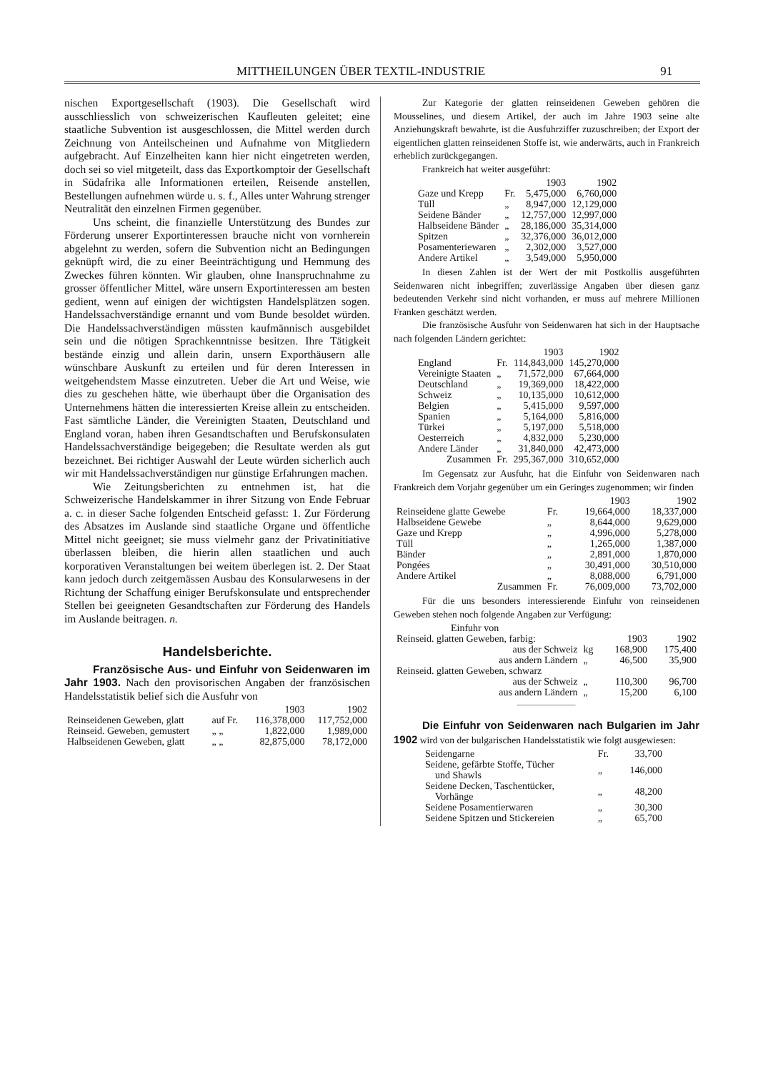MITTHEILUNGEN ÜBER TEXTIL-INDUSTRIE 91
nischen Exportgesellschaft (1903). Die Gesellschaft wird ausschliesslich von schweizerischen Kaufleuten geleitet; eine staatliche Subvention ist ausgeschlossen, die Mittel werden durch Zeichnung von Anteilscheinen und Aufnahme von Mitgliedern aufgebracht. Auf Einzelheiten kann hier nicht eingetreten werden, doch sei so viel mitgeteilt, dass das Exportkomptoir der Gesellschaft in Südafrika alle Informationen erteilen, Reisende anstellen, Bestellungen aufnehmen würde u. s. f., Alles unter Wahrung strenger Neutralität den einzelnen Firmen gegenüber.
Uns scheint, die finanzielle Unterstützung des Bundes zur Förderung unserer Exportinteressen brauche nicht von vornherein abgelehnt zu werden, sofern die Subvention nicht an Bedingungen geknüpft wird, die zu einer Beeinträchtigung und Hemmung des Zweckes führen könnten. Wir glauben, ohne Inanspruchnahme zu grosser öffentlicher Mittel, wäre unsern Exportinteressen am besten gedient, wenn auf einigen der wichtigsten Handelsplätzen sogen. Handelssachverständige ernannt und vom Bunde besoldet würden. Die Handelssachverständigen müssten kaufmännisch ausgebildet sein und die nötigen Sprachkenntnisse besitzen. Ihre Tätigkeit bestände einzig und allein darin, unsern Exporthäusern alle wünschbare Auskunft zu erteilen und für deren Interessen in weitgehendstem Masse einzutreten. Ueber die Art und Weise, wie dies zu geschehen hätte, wie überhaupt über die Organisation des Unternehmens hätten die interessierten Kreise allein zu entscheiden. Fast sämtliche Länder, die Vereinigten Staaten, Deutschland und England voran, haben ihren Gesandtschaften und Berufskonsulaten Handelssachverständige beigegeben; die Resultate werden als gut bezeichnet. Bei richtiger Auswahl der Leute würden sicherlich auch wir mit Handelssachverständigen nur günstige Erfahrungen machen.
Wie Zeitungsberichten zu entnehmen ist, hat die Schweizerische Handelskammer in ihrer Sitzung von Ende Februar a. c. in dieser Sache folgenden Entscheid gefasst: 1. Zur Förderung des Absatzes im Auslande sind staatliche Organe und öffentliche Mittel nicht geeignet; sie muss vielmehr ganz der Privatinitiative überlassen bleiben, die hierin allen staatlichen und auch korporativen Veranstaltungen bei weitem überlegen ist. 2. Der Staat kann jedoch durch zeitgemässen Ausbau des Konsularwesens in der Richtung der Schaffung einiger Berufskonsulate und entsprechender Stellen bei geeigneten Gesandtschaften zur Förderung des Handels im Auslande beitragen. n.
Handelsberichte.
Französische Aus- und Einfuhr von Seidenwaren im Jahr 1903. Nach den provisorischen Angaben der französischen Handelsstatistik belief sich die Ausfuhr von
| | | 1903 | 1902 |
| --- | --- | --- | --- |
| Reinseidenen Geweben, glatt | auf Fr. | 116,378,000 | 117,752,000 |
| Reinseid. Geweben, gemustert | „ „ | 1,822,000 | 1,989,000 |
| Halbseidenen Geweben, glatt | „ „ | 82,875,000 | 78,172,000 |
Zur Kategorie der glatten reinseidenen Geweben gehören die Mousselines, und diesem Artikel, der auch im Jahre 1903 seine alte Anziehungskraft bewahrte, ist die Ausfuhrziffer zuzuschreiben; der Export der eigentlichen glatten reinseidenen Stoffe ist, wie anderwärts, auch in Frankreich erheblich zurückgegangen.
Frankreich hat weiter ausgeführt:
| | | 1903 | 1902 |
| --- | --- | --- | --- |
| Gaze und Krepp | Fr. | 5,475,000 | 6,760,000 |
| Tüll | „ | 8,947,000 | 12,129,000 |
| Seidene Bänder | „ | 12,757,000 | 12,997,000 |
| Halbseidene Bänder | „ | 28,186,000 | 35,314,000 |
| Spitzen | „ | 32,376,000 | 36,012,000 |
| Posamenteriewaren | „ | 2,302,000 | 3,527,000 |
| Andere Artikel | „ | 3,549,000 | 5,950,000 |
In diesen Zahlen ist der Wert der mit Postkollis ausgeführten Seidenwaren nicht inbegriffen; zuverlässige Angaben über diesen ganz bedeutenden Verkehr sind nicht vorhanden, er muss auf mehrere Millionen Franken geschätzt werden.
Die französische Ausfuhr von Seidenwaren hat sich in der Hauptsache nach folgenden Ländern gerichtet:
| | | 1903 | 1902 |
| --- | --- | --- | --- |
| England | Fr. | 114,843,000 | 145,270,000 |
| Vereinigte Staaten | „ | 71,572,000 | 67,664,000 |
| Deutschland | „ | 19,369,000 | 18,422,000 |
| Schweiz | „ | 10,135,000 | 10,612,000 |
| Belgien | „ | 5,415,000 | 9,597,000 |
| Spanien | „ | 5,164,000 | 5,816,000 |
| Türkei | „ | 5,197,000 | 5,518,000 |
| Oesterreich | „ | 4,832,000 | 5,230,000 |
| Andere Länder | „ | 31,840,000 | 42,473,000 |
| Zusammen | Fr. | 295,367,000 | 310,652,000 |
Im Gegensatz zur Ausfuhr, hat die Einfuhr von Seidenwaren nach Frankreich dem Vorjahr gegenüber um ein Geringes zugenommen; wir finden
| | | 1903 | 1902 |
| --- | --- | --- | --- |
| Reinseidene glatte Gewebe | Fr. | 19,664,000 | 18,337,000 |
| Halbseidene Gewebe | „ | 8,644,000 | 9,629,000 |
| Gaze und Krepp | „ | 4,996,000 | 5,278,000 |
| Tüll | „ | 1,265,000 | 1,387,000 |
| Bänder | „ | 2,891,000 | 1,870,000 |
| Pongées | „ | 30,491,000 | 30,510,000 |
| Andere Artikel | „ | 8,088,000 | 6,791,000 |
| Zusammen | Fr. | 76,009,000 | 73,702,000 |
Für die uns besonders interessierende Einfuhr von reinseidenen Geweben stehen noch folgende Angaben zur Verfügung:
| Einfuhr von | | | |
| Reinseid. glatten Geweben, farbig: | | 1903 | 1902 |
| aus der Schweiz | kg | 168,900 | 175,400 |
| aus andern Ländern | „ | 46,500 | 35,900 |
| Reinseid. glatten Geweben, schwarz | | | |
| aus der Schweiz | „ | 110,300 | 96,700 |
| aus andern Ländern | „ | 15,200 | 6,100 |
Die Einfuhr von Seidenwaren nach Bulgarien im Jahr 1902 wird von der bulgarischen Handelsstatistik wie folgt ausgewiesen:
| Seidengarne | Fr. | 33,700 |
| Seidene, gefärbte Stoffe, Tücher und Shawls | „ | 146,000 |
| Seidene Decken, Taschentücker, Vorhänge | „ | 48,200 |
| Seidene Posamentierwaren | „ | 30,300 |
| Seidene Spitzen und Stickereien | „ | 65,700 |